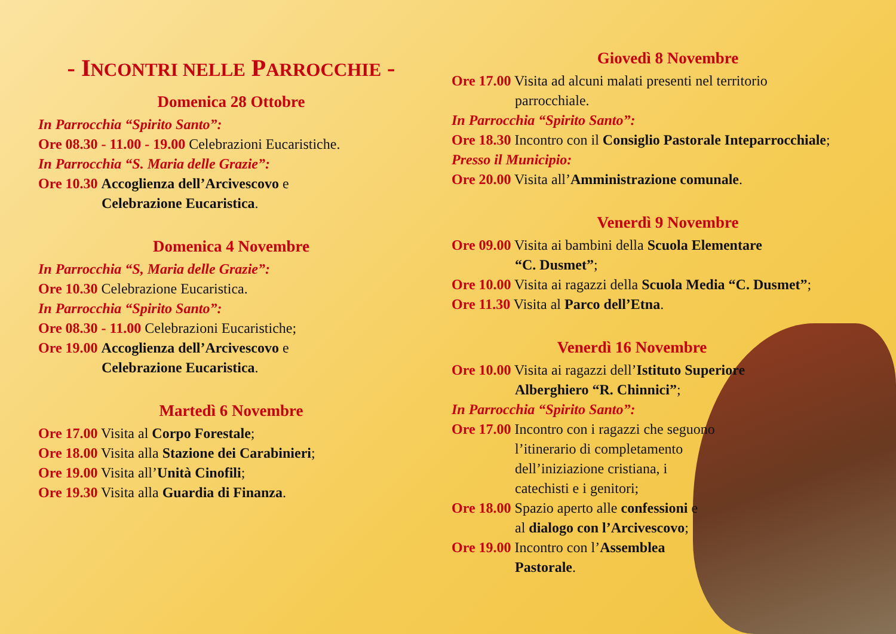- INCONTRI NELLE PARROCCHIE -
Domenica 28 Ottobre
In Parrocchia “Spirito Santo”:
Ore 08.30 - 11.00 - 19.00 Celebrazioni Eucaristiche.
In Parrocchia “S. Maria delle Grazie”:
Ore 10.30 Accoglienza dell’Arcivescovo e
Celebrazione Eucaristica.
Domenica 4 Novembre
In Parrocchia “S, Maria delle Grazie”:
Ore 10.30 Celebrazione Eucaristica.
In Parrocchia “Spirito Santo”:
Ore 08.30 - 11.00 Celebrazioni Eucaristiche;
Ore 19.00 Accoglienza dell’Arcivescovo e
Celebrazione Eucaristica.
Martedì 6 Novembre
Ore 17.00 Visita al Corpo Forestale;
Ore 18.00 Visita alla Stazione dei Carabinieri;
Ore 19.00 Visita all’Unità Cinofili;
Ore 19.30 Visita alla Guardia di Finanza.
Giovedì 8 Novembre
Ore 17.00 Visita ad alcuni malati presenti nel territorio
parrocchiale.
In Parrocchia “Spirito Santo”:
Ore 18.30 Incontro con il Consiglio Pastorale Inteparrocchiale;
Presso il Municipio:
Ore 20.00 Visita all’Amministrazione comunale.
Venerdì 9 Novembre
Ore 09.00 Visita ai bambini della Scuola Elementare
“C. Dusmet”;
Ore 10.00 Visita ai ragazzi della Scuola Media “C. Dusmet”;
Ore 11.30 Visita al Parco dell’Etna.
Venerdì 16 Novembre
Ore 10.00 Visita ai ragazzi dell’Istituto Superiore
Alberghiero “R. Chinnici”;
In Parrocchia “Spirito Santo”:
Ore 17.00 Incontro con i ragazzi che seguono
l’itinerario di completamento
dell’iniziazione cristiana, i
catechisti e i genitori;
Ore 18.00 Spazio aperto alle confessioni e
al dialogo con l’Arcivescovo;
Ore 19.00 Incontro con l’Assemblea
Pastorale.